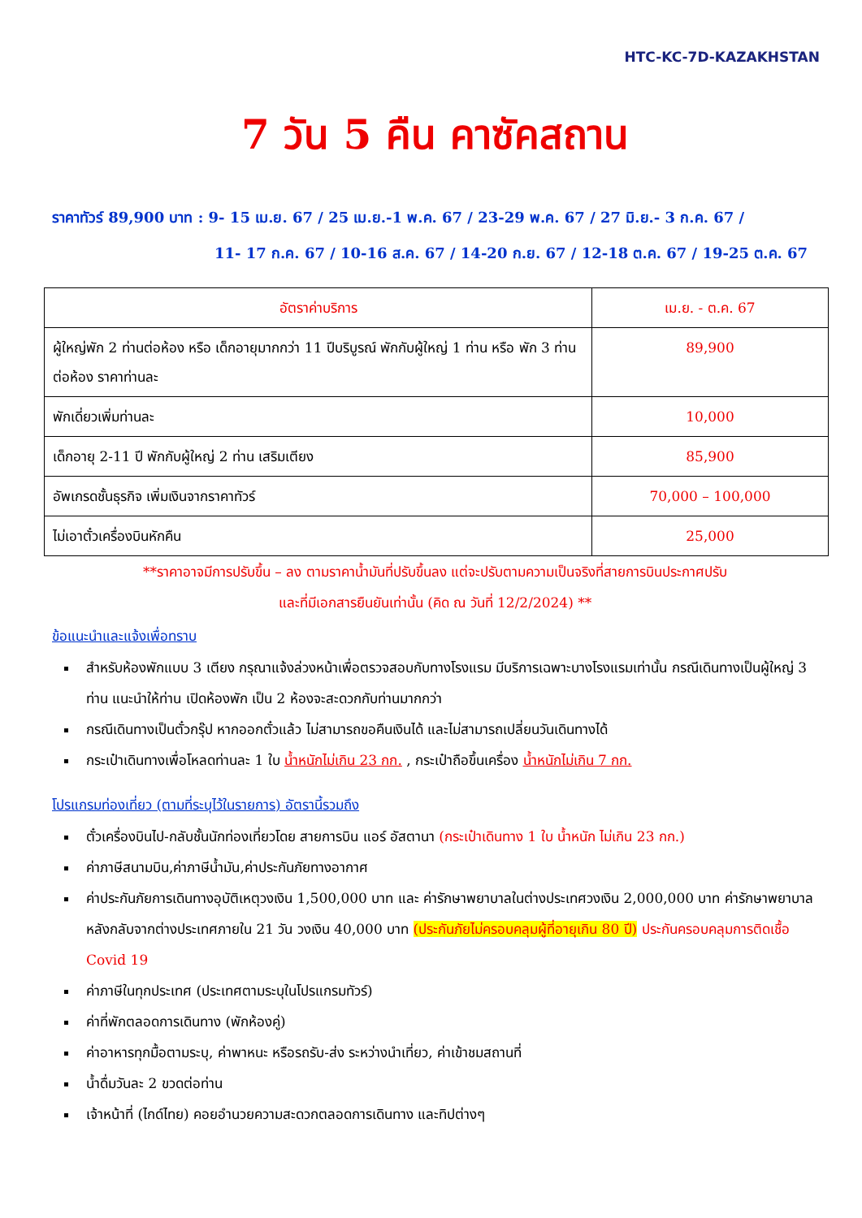HTC-KC-7D-KAZAKHSTAN
7 วัน 5 คืน คาซัคสถาน
ราคาทัวร์ 89,900 บาท : 9- 15 เม.ย. 67 / 25 เม.ย.-1 พ.ค. 67 / 23-29 พ.ค. 67 / 27 มิ.ย.- 3 ก.ค. 67 /
11- 17 ก.ค. 67 / 10-16 ส.ค. 67 / 14-20 ก.ย. 67 / 12-18 ต.ค. 67 / 19-25 ต.ค. 67
| อัตราค่าบริการ | เม.ย. - ต.ค. 67 |
| --- | --- |
| ผู้ใหญ่พัก 2 ท่านต่อห้อง หรือ เด็กอายุมากกว่า 11 ปีบริบูรณ์ พักกับผู้ใหญ่ 1 ท่าน หรือ พัก 3 ท่านต่อห้อง ราคาท่านละ | 89,900 |
| พักเดี่ยวเพิ่มท่านละ | 10,000 |
| เด็กอายุ 2-11 ปี พักกับผู้ใหญ่ 2 ท่าน เสริมเตียง | 85,900 |
| อัพเกรดชั้นธุรกิจ เพิ่มเงินจากราคาทัวร์ | 70,000 – 100,000 |
| ไม่เอาตั๋วเครื่องบินหักคืน | 25,000 |
**ราคาอาจมีการปรับขึ้น – ลง ตามราคาน้ำมันที่ปรับขึ้นลง แต่จะปรับตามความเป็นจริงที่สายการบินประกาศปรับ
และที่มีเอกสารยืนยันเท่านั้น (คิด ณ วันที่ 12/2/2024) **
ข้อแนะนำและแจ้งเพื่อทราบ
สำหรับห้องพักแบบ 3 เตียง กรุณาแจ้งล่วงหน้าเพื่อตรวจสอบกับทางโรงแรม มีบริการเฉพาะบางโรงแรมเท่านั้น กรณีเดินทางเป็นผู้ใหญ่ 3 ท่าน แนะนำให้ท่าน เปิดห้องพัก เป็น 2 ห้องจะสะดวกกับท่านมากกว่า
กรณีเดินทางเป็นตั๋วกรุ๊ป หากออกตั๋วแล้ว ไม่สามารถขอคืนเงินได้ และไม่สามารถเปลี่ยนวันเดินทางได้
กระเป๋าเดินทางเพื่อโหลดท่านละ 1 ใบ น้ำหนักไม่เกิน 23 กก. , กระเป๋าถือขึ้นเครื่อง น้ำหนักไม่เกิน 7 กก.
โปรแกรมท่องเที่ยว (ตามที่ระบุไว้ในรายการ) อัตรานี้รวมถึง
ตั๋วเครื่องบินไป-กลับชั้นนักท่องเที่ยวโดย สายการบิน แอร์ อัสตานา (กระเป๋าเดินทาง 1 ใบ น้ำหนัก ไม่เกิน 23 กก.)
ค่าภาษีสนามบิน,ค่าภาษีน้ำมัน,ค่าประกันภัยทางอากาศ
ค่าประกันภัยการเดินทางอุบัติเหตุวงเงิน 1,500,000 บาท และ ค่ารักษาพยาบาลในต่างประเทศวงเงิน 2,000,000 บาท ค่ารักษาพยาบาลหลังกลับจากต่างประเทศภายใน 21 วัน วงเงิน 40,000 บาท (ประกันภัยไม่ครอบคลุมผู้ที่อายุเกิน 80 ปี) ประกันครอบคลุมการติดเชื้อ Covid 19
ค่าภาษีในทุกประเทศ (ประเทศตามระบุในโปรแกรมทัวร์)
ค่าที่พักตลอดการเดินทาง (พักห้องคู่)
ค่าอาหารทุกมื้อตามระบุ, ค่าพาหนะ หรือรถรับ-ส่ง ระหว่างนำเที่ยว, ค่าเข้าชมสถานที่
น้ำดื่มวันละ 2 ขวดต่อท่าน
เจ้าหน้าที่ (ไกด์ไทย) คอยอำนวยความสะดวกตลอดการเดินทาง และทิปต่างๆ